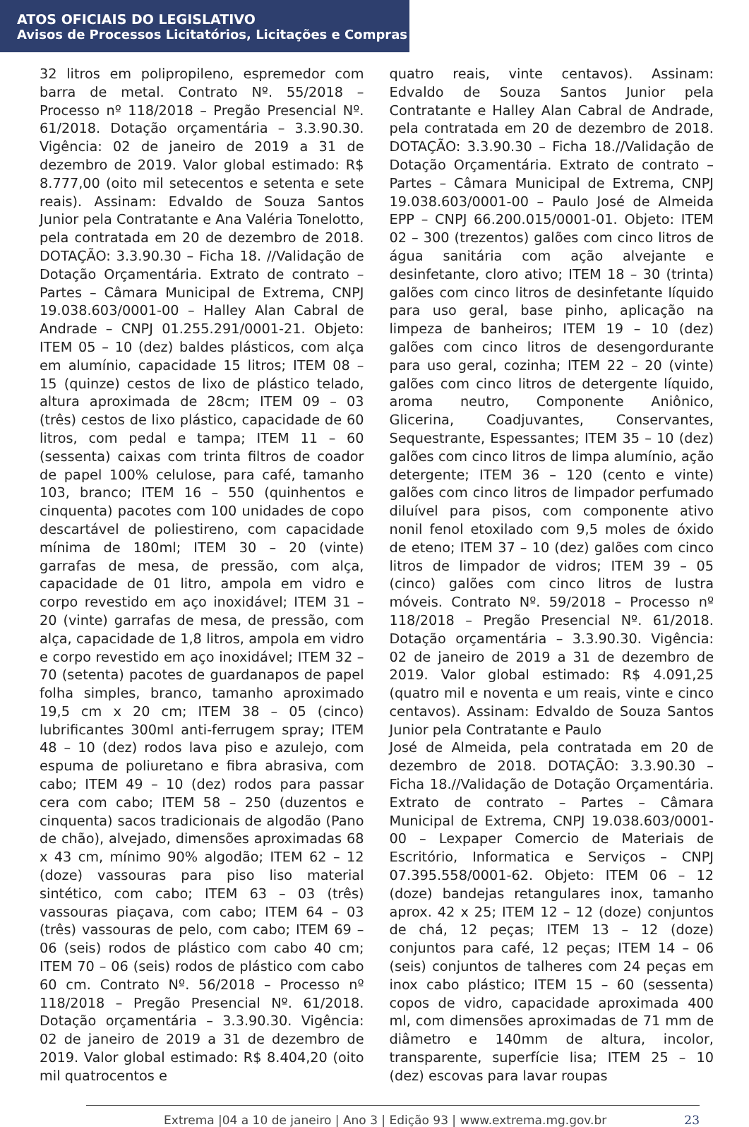ATOS OFICIAIS DO LEGISLATIVO
Avisos de Processos Licitatórios, Licitações e Compras
32 litros em polipropileno, espremedor com barra de metal. Contrato Nº. 55/2018 – Processo nº 118/2018 – Pregão Presencial Nº. 61/2018. Dotação orçamentária – 3.3.90.30. Vigência: 02 de janeiro de 2019 a 31 de dezembro de 2019. Valor global estimado: R$ 8.777,00 (oito mil setecentos e setenta e sete reais). Assinam: Edvaldo de Souza Santos Junior pela Contratante e Ana Valéria Tonelotto, pela contratada em 20 de dezembro de 2018. DOTAÇÃO: 3.3.90.30 – Ficha 18. //Validação de Dotação Orçamentária. Extrato de contrato – Partes – Câmara Municipal de Extrema, CNPJ 19.038.603/0001-00 – Halley Alan Cabral de Andrade – CNPJ 01.255.291/0001-21. Objeto: ITEM 05 – 10 (dez) baldes plásticos, com alça em alumínio, capacidade 15 litros; ITEM 08 – 15 (quinze) cestos de lixo de plástico telado, altura aproximada de 28cm; ITEM 09 – 03 (três) cestos de lixo plástico, capacidade de 60 litros, com pedal e tampa; ITEM 11 – 60 (sessenta) caixas com trinta filtros de coador de papel 100% celulose, para café, tamanho 103, branco; ITEM 16 – 550 (quinhentos e cinquenta) pacotes com 100 unidades de copo descartável de poliestireno, com capacidade mínima de 180ml; ITEM 30 – 20 (vinte) garrafas de mesa, de pressão, com alça, capacidade de 01 litro, ampola em vidro e corpo revestido em aço inoxidável; ITEM 31 – 20 (vinte) garrafas de mesa, de pressão, com alça, capacidade de 1,8 litros, ampola em vidro e corpo revestido em aço inoxidável; ITEM 32 – 70 (setenta) pacotes de guardanapos de papel folha simples, branco, tamanho aproximado 19,5 cm x 20 cm; ITEM 38 – 05 (cinco) lubrificantes 300ml anti-ferrugem spray; ITEM 48 – 10 (dez) rodos lava piso e azulejo, com espuma de poliuretano e fibra abrasiva, com cabo; ITEM 49 – 10 (dez) rodos para passar cera com cabo; ITEM 58 – 250 (duzentos e cinquenta) sacos tradicionais de algodão (Pano de chão), alvejado, dimensões aproximadas 68 x 43 cm, mínimo 90% algodão; ITEM 62 – 12 (doze) vassouras para piso liso material sintético, com cabo; ITEM 63 – 03 (três) vassouras piaçava, com cabo; ITEM 64 – 03 (três) vassouras de pelo, com cabo; ITEM 69 – 06 (seis) rodos de plástico com cabo 40 cm; ITEM 70 – 06 (seis) rodos de plástico com cabo 60 cm. Contrato Nº. 56/2018 – Processo nº 118/2018 – Pregão Presencial Nº. 61/2018. Dotação orçamentária – 3.3.90.30. Vigência: 02 de janeiro de 2019 a 31 de dezembro de 2019. Valor global estimado: R$ 8.404,20 (oito mil quatrocentos e
quatro reais, vinte centavos). Assinam: Edvaldo de Souza Santos Junior pela Contratante e Halley Alan Cabral de Andrade, pela contratada em 20 de dezembro de 2018. DOTAÇÃO: 3.3.90.30 – Ficha 18.//Validação de Dotação Orçamentária. Extrato de contrato – Partes – Câmara Municipal de Extrema, CNPJ 19.038.603/0001-00 – Paulo José de Almeida EPP – CNPJ 66.200.015/0001-01. Objeto: ITEM 02 – 300 (trezentos) galões com cinco litros de água sanitária com ação alvejante e desinfetante, cloro ativo; ITEM 18 – 30 (trinta) galões com cinco litros de desinfetante líquido para uso geral, base pinho, aplicação na limpeza de banheiros; ITEM 19 – 10 (dez) galões com cinco litros de desengordurante para uso geral, cozinha; ITEM 22 – 20 (vinte) galões com cinco litros de detergente líquido, aroma neutro, Componente Aniônico, Glicerina, Coadjuvantes, Conservantes, Sequestrante, Espessantes; ITEM 35 – 10 (dez) galões com cinco litros de limpa alumínio, ação detergente; ITEM 36 – 120 (cento e vinte) galões com cinco litros de limpador perfumado diluível para pisos, com componente ativo nonil fenol etoxilado com 9,5 moles de óxido de eteno; ITEM 37 – 10 (dez) galões com cinco litros de limpador de vidros; ITEM 39 – 05 (cinco) galões com cinco litros de lustra móveis. Contrato Nº. 59/2018 – Processo nº 118/2018 – Pregão Presencial Nº. 61/2018. Dotação orçamentária – 3.3.90.30. Vigência: 02 de janeiro de 2019 a 31 de dezembro de 2019. Valor global estimado: R$ 4.091,25 (quatro mil e noventa e um reais, vinte e cinco centavos). Assinam: Edvaldo de Souza Santos Junior pela Contratante e Paulo
José de Almeida, pela contratada em 20 de dezembro de 2018. DOTAÇÃO: 3.3.90.30 – Ficha 18.//Validação de Dotação Orçamentária. Extrato de contrato – Partes – Câmara Municipal de Extrema, CNPJ 19.038.603/0001-00 – Lexpaper Comercio de Materiais de Escritório, Informatica e Serviços – CNPJ 07.395.558/0001-62. Objeto: ITEM 06 – 12 (doze) bandejas retangulares inox, tamanho aprox. 42 x 25; ITEM 12 – 12 (doze) conjuntos de chá, 12 peças; ITEM 13 – 12 (doze) conjuntos para café, 12 peças; ITEM 14 – 06 (seis) conjuntos de talheres com 24 peças em inox cabo plástico; ITEM 15 – 60 (sessenta) copos de vidro, capacidade aproximada 400 ml, com dimensões aproximadas de 71 mm de diâmetro e 140mm de altura, incolor, transparente, superfície lisa; ITEM 25 – 10 (dez) escovas para lavar roupas
Extrema |04 a 10 de janeiro | Ano 3 | Edição 93 | www.extrema.mg.gov.br 23